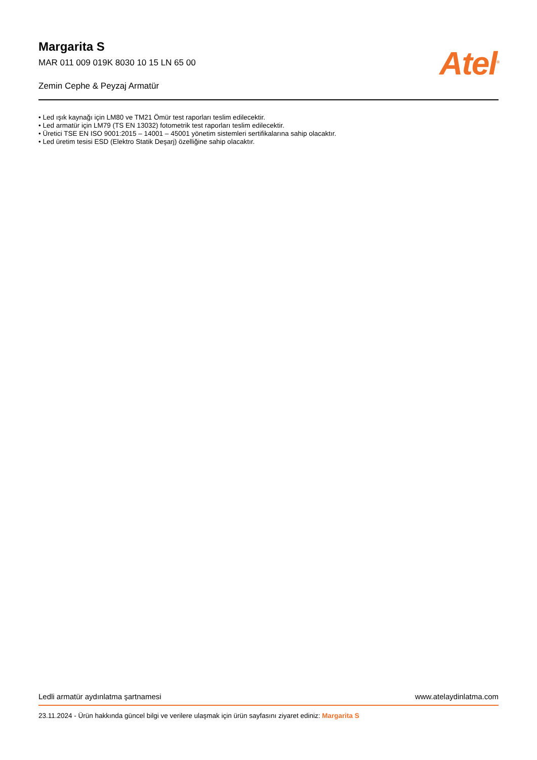Margarita S
MAR 011 009 019K 8030 10 15 LN 65 00
Zemin Cephe & Peyzaj Armatür
Atel<sup>®</sup>
• Led ışık kaynağı için LM80 ve TM21 Ömür test raporları teslim edilecektir.
• Led armatür için LM79 (TS EN 13032) fotometrik test raporları teslim edilecektir.
• Üretici TSE EN ISO 9001:2015 – 14001 – 45001 yönetim sistemleri sertifikalarına sahip olacaktır.
• Led üretim tesisi ESD (Elektro Statik Deşarj) özelliğine sahip olacaktır.
Ledli armatür aydınlatma şartnamesi www.atelaydinlatma.com
23.11.2024 - Ürün hakkında güncel bilgi ve verilere ulaşmak için ürün sayfasını ziyaret ediniz: Margarita S